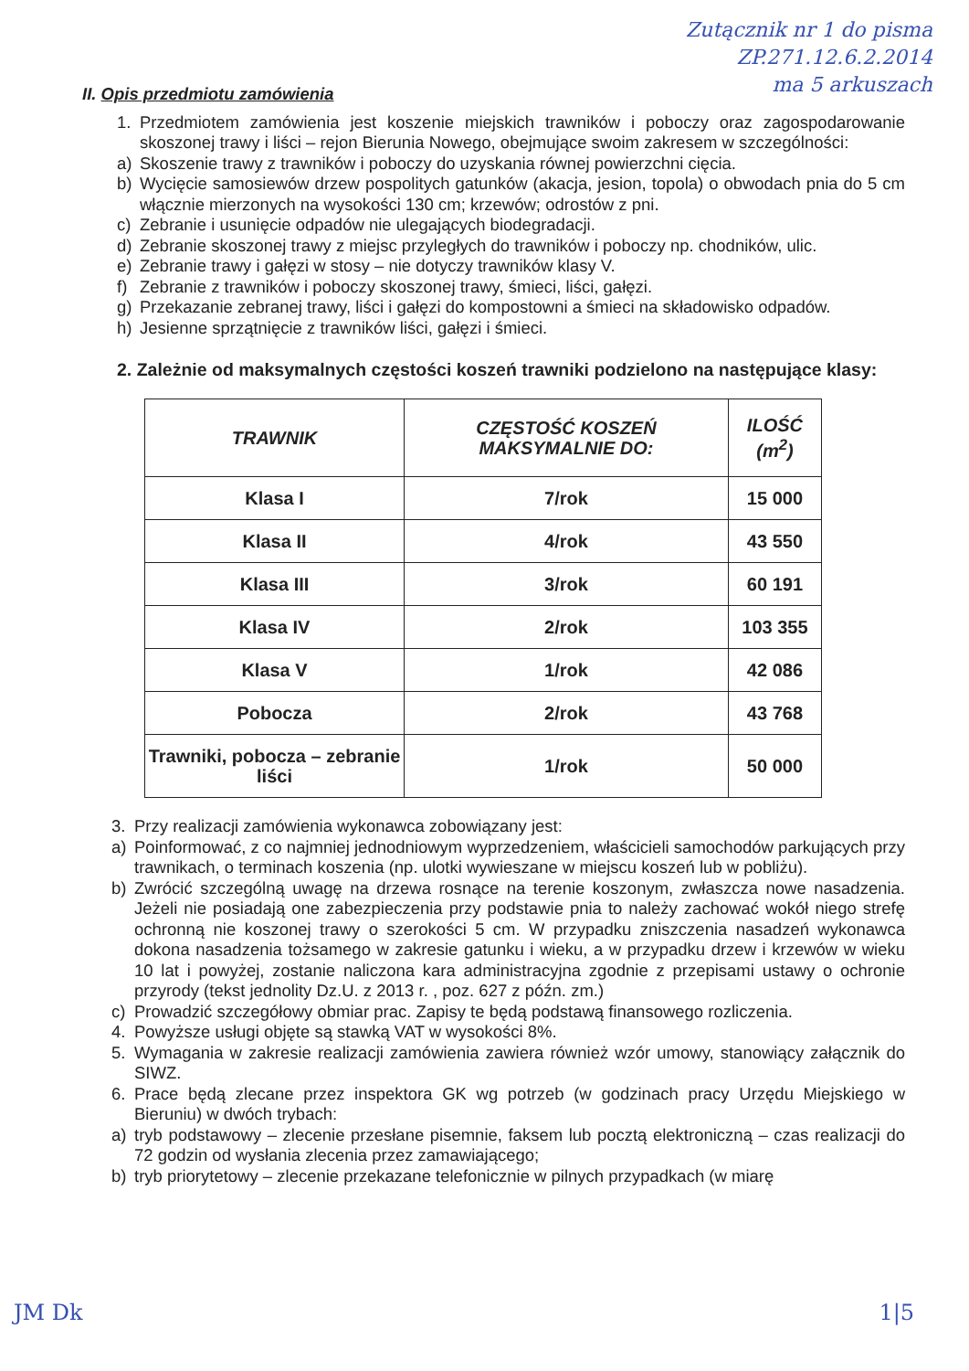Zutącznik nr 1 do pisma
ZP.271.12.6.2.2014
ma 5 arkuszach
II. Opis przedmiotu zamówienia
1. Przedmiotem zamówienia jest koszenie miejskich trawników i poboczy oraz zagospodarowanie skoszonej trawy i liści – rejon Bierunia Nowego, obejmujące swoim zakresem w szczególności:
a) Skoszenie trawy z trawników i poboczy do uzyskania równej powierzchni cięcia.
b) Wycięcie samosiewów drzew pospolitych gatunków (akacja, jesion, topola) o obwodach pnia do 5 cm włącznie mierzonych na wysokości 130 cm; krzewów; odrostów z pni.
c) Zebranie i usunięcie odpadów nie ulegających biodegradacji.
d) Zebranie skoszonej trawy z miejsc przyległych do trawników i poboczy np. chodników, ulic.
e) Zebranie trawy i gałęzi w stosy – nie dotyczy trawników klasy V.
f) Zebranie z trawników i poboczy skoszonej trawy, śmieci, liści, gałęzi.
g) Przekazanie zebranej trawy, liści i gałęzi do kompostowni a śmieci na składowisko odpadów.
h) Jesienne sprzątnięcie z trawników liści, gałęzi i śmieci.
2. Zależnie od maksymalnych częstości koszeń trawniki podzielono na następujące klasy:
| TRAWNIK | CZĘSTOŚĆ KOSZEŃ MAKSYMALNIE DO: | ILOŚĆ (m<sup>2</sup>) |
| --- | --- | --- |
| Klasa I | 7/rok | 15 000 |
| Klasa II | 4/rok | 43 550 |
| Klasa III | 3/rok | 60 191 |
| Klasa IV | 2/rok | 103 355 |
| Klasa V | 1/rok | 42 086 |
| Pobocza | 2/rok | 43 768 |
| Trawniki, pobocza – zebranie liści | 1/rok | 50 000 |
3. Przy realizacji zamówienia wykonawca zobowiązany jest:
a) Poinformować, z co najmniej jednodniowym wyprzedzeniem, właścicieli samochodów parkujących przy trawnikach, o terminach koszenia (np. ulotki wywieszane w miejscu koszeń lub w pobliżu).
b) Zwrócić szczególną uwagę na drzewa rosnące na terenie koszonym, zwłaszcza nowe nasadzenia. Jeżeli nie posiadają one zabezpieczenia przy podstawie pnia to należy zachować wokół niego strefę ochronną nie koszonej trawy o szerokości 5 cm. W przypadku zniszczenia nasadzeń wykonawca dokona nasadzenia tożsamego w zakresie gatunku i wieku, a w przypadku drzew i krzewów w wieku 10 lat i powyżej, zostanie naliczona kara administracyjna zgodnie z przepisami ustawy o ochronie przyrody (tekst jednolity Dz.U. z 2013 r. , poz. 627 z późn. zm.)
c) Prowadzić szczegółowy obmiar prac. Zapisy te będą podstawą finansowego rozliczenia.
4. Powyższe usługi objęte są stawką VAT w wysokości 8%.
5. Wymagania w zakresie realizacji zamówienia zawiera również wzór umowy, stanowiący załącznik do SIWZ.
6. Prace będą zlecane przez inspektora GK wg potrzeb (w godzinach pracy Urzędu Miejskiego w Bieruniu) w dwóch trybach:
a) tryb podstawowy – zlecenie przesłane pisemnie, faksem lub pocztą elektroniczną – czas realizacji do 72 godzin od wysłania zlecenia przez zamawiającego;
b) tryb priorytetowy – zlecenie przekazane telefonicznie w pilnych przypadkach (w miarę
JM Dk 1|5